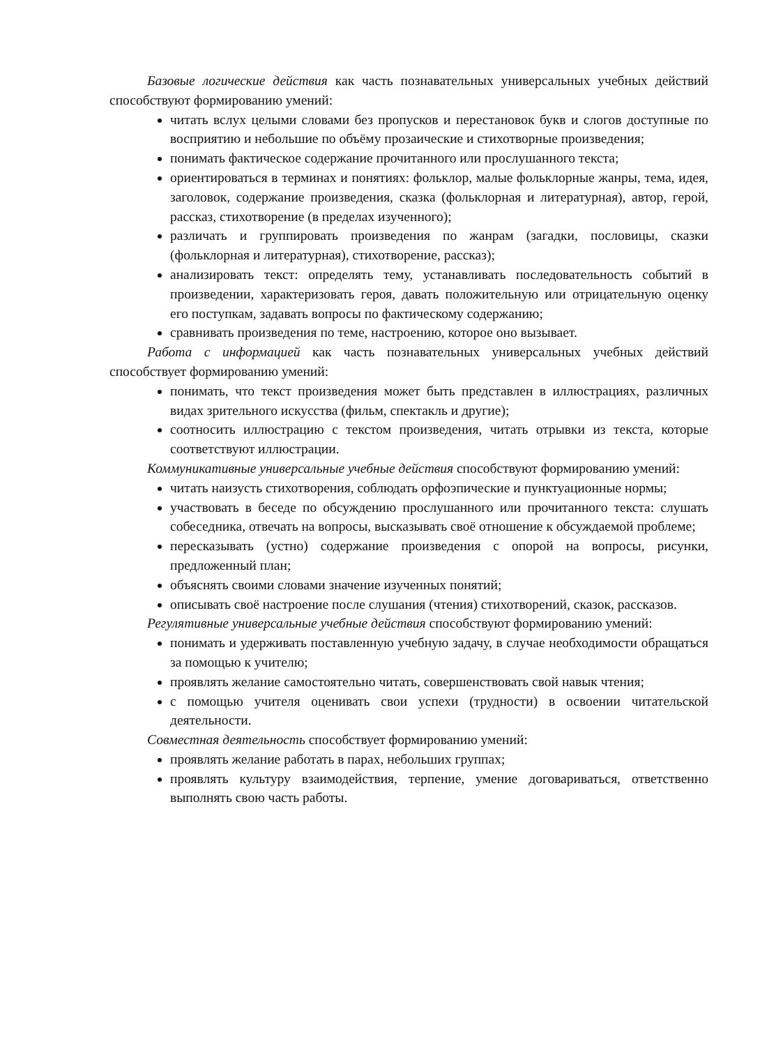Базовые логические действия как часть познавательных универсальных учебных действий способствуют формированию умений:
читать вслух целыми словами без пропусков и перестановок букв и слогов доступные по восприятию и небольшие по объёму прозаические и стихотворные произведения;
понимать фактическое содержание прочитанного или прослушанного текста;
ориентироваться в терминах и понятиях: фольклор, малые фольклорные жанры, тема, идея, заголовок, содержание произведения, сказка (фольклорная и литературная), автор, герой, рассказ, стихотворение (в пределах изученного);
различать и группировать произведения по жанрам (загадки, пословицы, сказки (фольклорная и литературная), стихотворение, рассказ);
анализировать текст: определять тему, устанавливать последовательность событий в произведении, характеризовать героя, давать положительную или отрицательную оценку его поступкам, задавать вопросы по фактическому содержанию;
сравнивать произведения по теме, настроению, которое оно вызывает.
Работа с информацией как часть познавательных универсальных учебных действий способствует формированию умений:
понимать, что текст произведения может быть представлен в иллюстрациях, различных видах зрительного искусства (фильм, спектакль и другие);
соотносить иллюстрацию с текстом произведения, читать отрывки из текста, которые соответствуют иллюстрации.
Коммуникативные универсальные учебные действия способствуют формированию умений:
читать наизусть стихотворения, соблюдать орфоэпические и пунктуационные нормы;
участвовать в беседе по обсуждению прослушанного или прочитанного текста: слушать собеседника, отвечать на вопросы, высказывать своё отношение к обсуждаемой проблеме;
пересказывать (устно) содержание произведения с опорой на вопросы, рисунки, предложенный план;
объяснять своими словами значение изученных понятий;
описывать своё настроение после слушания (чтения) стихотворений, сказок, рассказов.
Регулятивные универсальные учебные действия способствуют формированию умений:
понимать и удерживать поставленную учебную задачу, в случае необходимости обращаться за помощью к учителю;
проявлять желание самостоятельно читать, совершенствовать свой навык чтения;
с помощью учителя оценивать свои успехи (трудности) в освоении читательской деятельности.
Совместная деятельность способствует формированию умений:
проявлять желание работать в парах, небольших группах;
проявлять культуру взаимодействия, терпение, умение договариваться, ответственно выполнять свою часть работы.